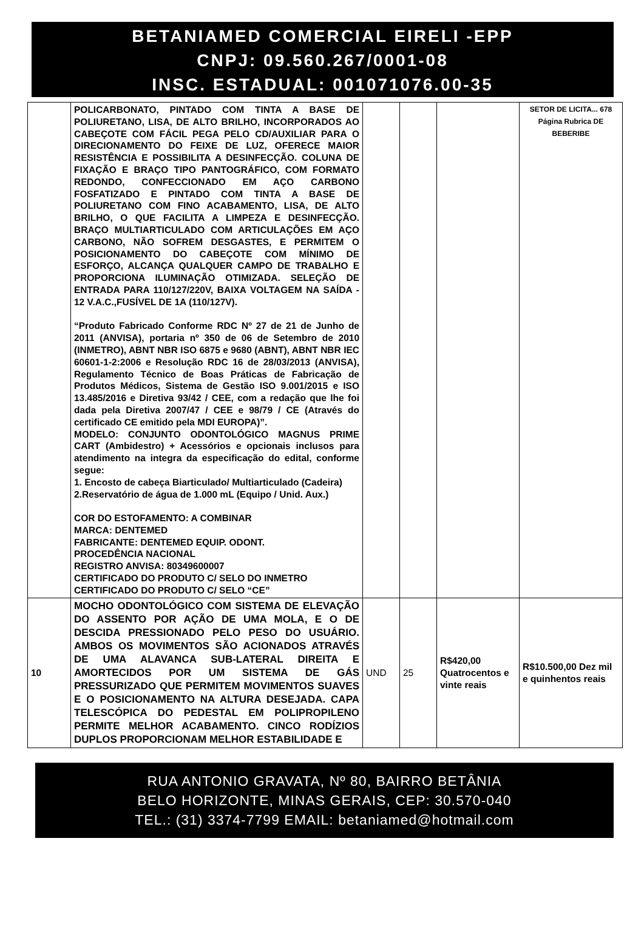BETANIAMED COMERCIAL EIRELI -EPP
CNPJ: 09.560.267/0001-08
INSC. ESTADUAL: 001071076.00-35
| | POLICARBONATO, PINTADO COM TINTA A BASE DE POLIURETANO, LISA, DE ALTO BRILHO, INCORPORADOS AO CABEÇOTE COM FÁCIL PEGA PELO CD/AUXILIAR PARA O DIRECIONAMENTO DO FEIXE DE LUZ, OFERECE MAIOR RESISTÊNCIA E POSSIBILITA A DESINFECÇÃO. COLUNA DE FIXAÇÃO E BRAÇO TIPO PANTOGRÁFICO, COM FORMATO REDONDO, CONFECCIONADO EM AÇO CARBONO FOSFATIZADO E PINTADO COM TINTA A BASE DE POLIURETANO COM FINO ACABAMENTO, LISA, DE ALTO BRILHO, O QUE FACILITA A LIMPEZA E DESINFECÇÃO. BRAÇO MULTIARTICULADO COM ARTICULAÇÕES EM AÇO CARBONO, NÃO SOFREM DESGASTES, E PERMITEM O POSICIONAMENTO DO CABEÇOTE COM MÍNIMO DE ESFORÇO, ALCANÇA QUALQUER CAMPO DE TRABALHO E PROPORCIONA ILUMINAÇÃO OTIMIZADA. SELEÇÃO DE ENTRADA PARA 110/127/220V, BAIXA VOLTAGEM NA SAÍDA - 12 V.A.C.,FUSÍVEL DE 1A (110/127V). “Produto Fabricado Conforme RDC Nº 27 de 21 de Junho de 2011 (ANVISA), portaria nº 350 de 06 de Setembro de 2010 (INMETRO), ABNT NBR ISO 6875 e 9680 (ABNT), ABNT NBR IEC 60601-1-2:2006 e Resolução RDC 16 de 28/03/2013 (ANVISA), Regulamento Técnico de Boas Práticas de Fabricação de Produtos Médicos, Sistema de Gestão ISO 9.001/2015 e ISO 13.485/2016 e Diretiva 93/42 / CEE, com a redação que lhe foi dada pela Diretiva 2007/47 / CEE e 98/79 / CE (Através do certificado CE emitido pela MDI EUROPA)”. MODELO: CONJUNTO ODONTOLÓGICO MAGNUS PRIME CART (Ambidestro) + Acessórios e opcionais inclusos para atendimento na integra da especificação do edital, conforme segue: 1. Encosto de cabeça Biarticulado/ Multiarticulado (Cadeira) 2.Reservatório de água de 1.000 mL (Equipo / Unid. Aux.) COR DO ESTOFAMENTO: A COMBINAR MARCA: DENTEMED FABRICANTE: DENTEMED EQUIP. ODONT. PROCEDÊNCIA NACIONAL REGISTRO ANVISA: 80349600007 CERTIFICADO DO PRODUTO C/ SELO DO INMETRO CERTIFICADO DO PRODUTO C/ SELO “CE” | | | | SETOR DE LICITA... 678 Página Rubrica DE BEBERIBE |
| 10 | MOCHO ODONTOLÓGICO COM SISTEMA DE ELEVAÇÃO DO ASSENTO POR AÇÃO DE UMA MOLA, E O DE DESCIDA PRESSIONADO PELO PESO DO USUÁRIO. AMBOS OS MOVIMENTOS SÃO ACIONADOS ATRAVÉS DE UMA ALAVANCA SUB-LATERAL DIREITA E AMORTECIDOS POR UM SISTEMA DE GÁS PRESSURIZADO QUE PERMITEM MOVIMENTOS SUAVES E O POSICIONAMENTO NA ALTURA DESEJADA. CAPA TELESCÓPICA DO PEDESTAL EM POLIPROPILENO PERMITE MELHOR ACABAMENTO. CINCO RODÍZIOS DUPLOS PROPORCIONAM MELHOR ESTABILIDADE E | UND | 25 | R$420,00 Quatrocentos e vinte reais | R$10.500,00 Dez mil e quinhentos reais |
RUA ANTONIO GRAVATA, Nº 80, BAIRRO BETÂNIA
BELO HORIZONTE, MINAS GERAIS, CEP: 30.570-040
TEL.: (31) 3374-7799 EMAIL: betaniamed@hotmail.com